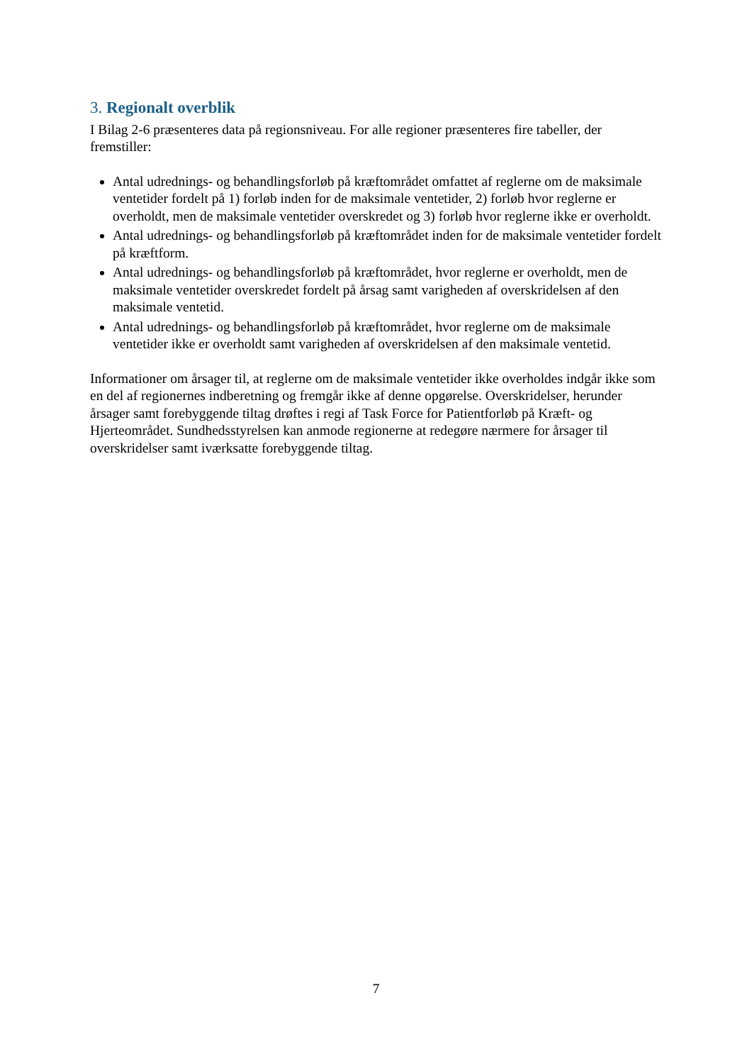3. Regionalt overblik
I Bilag 2-6 præsenteres data på regionsniveau. For alle regioner præsenteres fire tabeller, der fremstiller:
Antal udrednings- og behandlingsforløb på kræftområdet omfattet af reglerne om de maksimale ventetider fordelt på 1) forløb inden for de maksimale ventetider, 2) forløb hvor reglerne er overholdt, men de maksimale ventetider overskredet og 3) forløb hvor reglerne ikke er overholdt.
Antal udrednings- og behandlingsforløb på kræftområdet inden for de maksimale ventetider fordelt på kræftform.
Antal udrednings- og behandlingsforløb på kræftområdet, hvor reglerne er overholdt, men de maksimale ventetider overskredet fordelt på årsag samt varigheden af overskridelsen af den maksimale ventetid.
Antal udrednings- og behandlingsforløb på kræftområdet, hvor reglerne om de maksimale ventetider ikke er overholdt samt varigheden af overskridelsen af den maksimale ventetid.
Informationer om årsager til, at reglerne om de maksimale ventetider ikke overholdes indgår ikke som en del af regionernes indberetning og fremgår ikke af denne opgørelse. Overskridelser, herunder årsager samt forebyggende tiltag drøftes i regi af Task Force for Patientforløb på Kræft- og Hjerteområdet. Sundhedsstyrelsen kan anmode regionerne at redegøre nærmere for årsager til overskridelser samt iværksatte forebyggende tiltag.
7